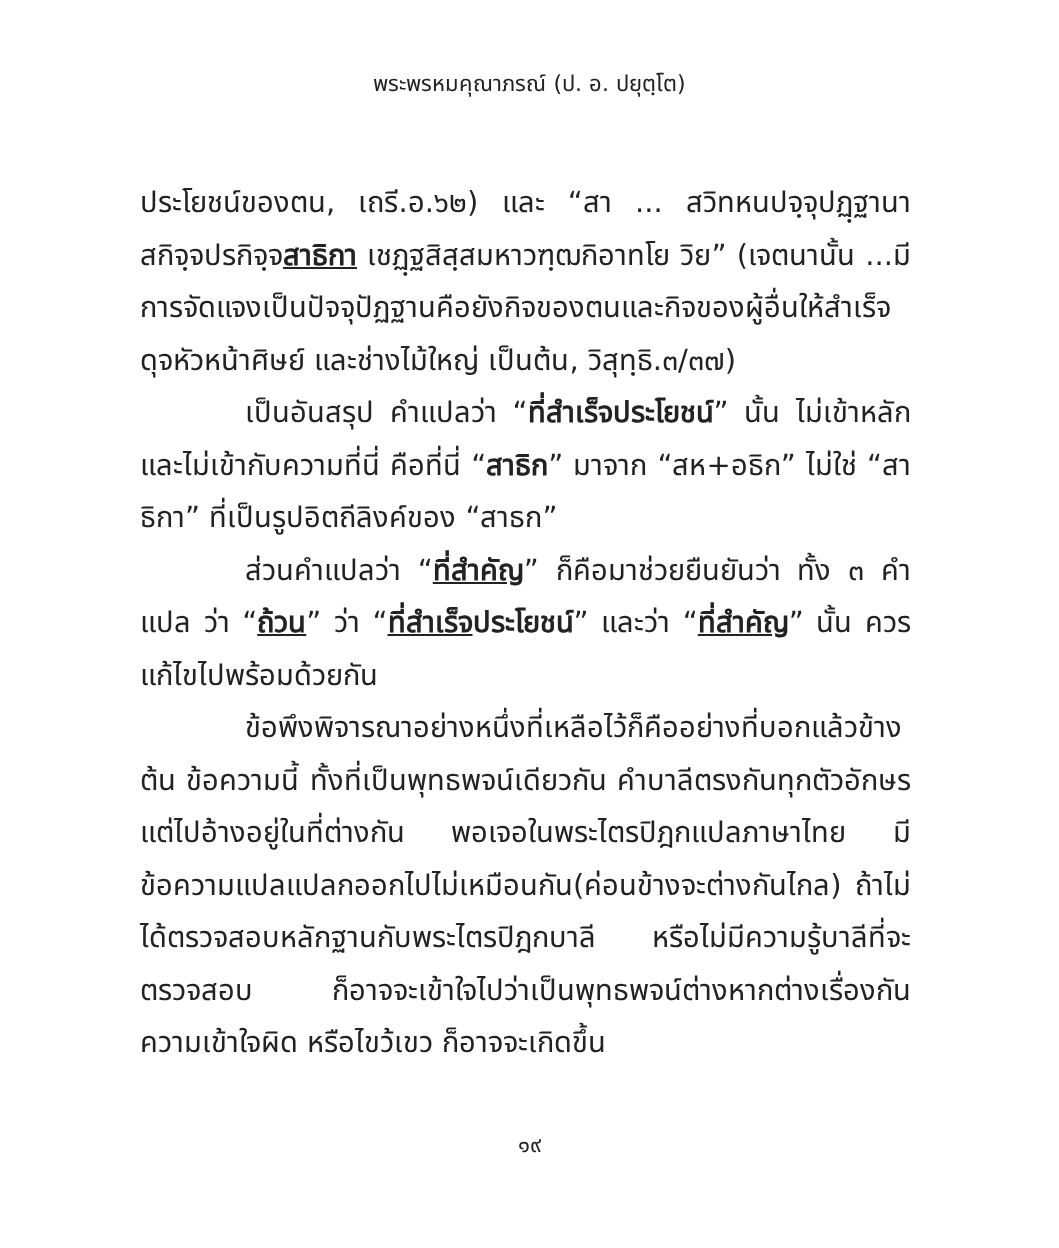พระพรหมคุณาภรณ์ (ป. อ. ปยุตฺโต)
ประโยชน์ของตน, เถรี.อ.๖๒) และ “สา ... สวิทหนปจฺจุปฏฺฐานา สกิจฺจปรกิจฺจสาธิกา เชฏฺฐสิสฺสมหาวฑฺฒกิอาทโย วิย” (เจตนานั้น ...มีการจัดแจงเป็นปัจจุปัฏฐานคือยังกิจของตนและกิจของผู้อื่นให้สำเร็จ ดุจหัวหน้าศิษย์ และช่างไม้ใหญ่ เป็นต้น, วิสุทฺธิ.๓/๓๗)
เป็นอันสรุป คำแปลว่า “ที่สำเร็จประโยชน์” นั้น ไม่เข้าหลักและไม่เข้ากับความที่นี่ คือที่นี่ “สาธิก” มาจาก “สห+อธิก” ไม่ใช่ “สาธิกา” ที่เป็นรูปอิตถีลิงค์ของ “สาธก”
ส่วนคำแปลว่า “ที่สำคัญ” ก็คือมาช่วยยืนยันว่า ทั้ง ๓ คำแปล ว่า “ถ้วน” ว่า “ที่สำเร็จประโยชน์” และว่า “ที่สำคัญ” นั้น ควรแก้ไขไปพร้อมด้วยกัน
ข้อพึงพิจารณาอย่างหนึ่งที่เหลือไว้ก็คืออย่างที่บอกแล้วข้างต้น ข้อความนี้ ทั้งที่เป็นพุทธพจน์เดียวกัน คำบาลีตรงกันทุกตัวอักษร แต่ไปอ้างอยู่ในที่ต่างกัน พอเจอในพระไตรปิฎกแปลภาษาไทย มีข้อความแปลแปลกออกไปไม่เหมือนกัน(ค่อนข้างจะต่างกันไกล) ถ้าไม่ได้ตรวจสอบหลักฐานกับพระไตรปิฎกบาลี หรือไม่มีความรู้บาลีที่จะตรวจสอบ ก็อาจจะเข้าใจไปว่าเป็นพุทธพจน์ต่างหากต่างเรื่องกัน ความเข้าใจผิด หรือไขว้เขว ก็อาจจะเกิดขึ้น
๑๙